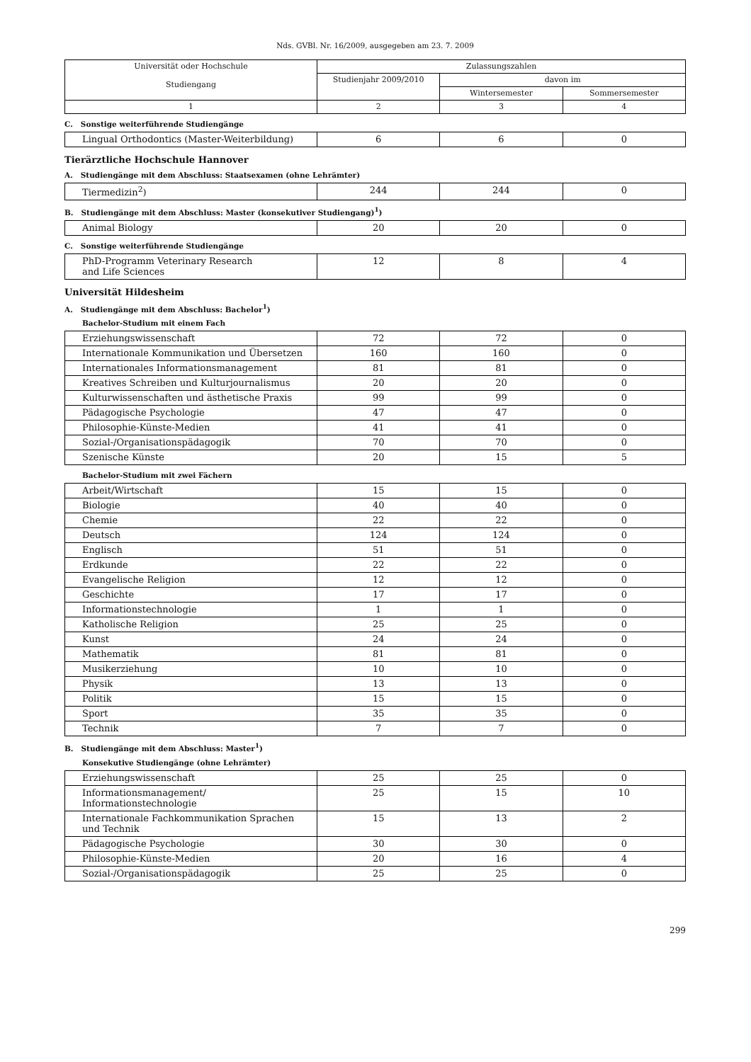Nds. GVBl. Nr. 16/2009, ausgegeben am 23. 7. 2009
| Universität oder Hochschule Studiengang | Zulassungszahlen | | |
| --- | --- | --- | --- |
| | Studienjahr 2009/2010 | davon im | |
| | | Wintersemester | Sommersemester |
| 1 | 2 | 3 | 4 |
C. Sonstige weiterführende Studiengänge
| Lingual Orthodontics (Master-Weiterbildung) | 6 | 6 | 0 |
Tierärztliche Hochschule Hannover
A. Studiengänge mit dem Abschluss: Staatsexamen (ohne Lehrämter)
| Tiermedizin<sup>2</sup>) | 244 | 244 | 0 |
B. Studiengänge mit dem Abschluss: Master (konsekutiver Studiengang)<sup>1</sup>)
| Animal Biology | 20 | 20 | 0 |
C. Sonstige weiterführende Studiengänge
| PhD-Programm Veterinary Research and Life Sciences | 12 | 8 | 4 |
Universität Hildesheim
A. Studiengänge mit dem Abschluss: Bachelor<sup>1</sup>)
Bachelor-Studium mit einem Fach
| Erziehungswissenschaft | 72 | 72 | 0 |
| Internationale Kommunikation und Übersetzen | 160 | 160 | 0 |
| Internationales Informationsmanagement | 81 | 81 | 0 |
| Kreatives Schreiben und Kulturjournalismus | 20 | 20 | 0 |
| Kulturwissenschaften und ästhetische Praxis | 99 | 99 | 0 |
| Pädagogische Psychologie | 47 | 47 | 0 |
| Philosophie-Künste-Medien | 41 | 41 | 0 |
| Sozial-/Organisationspädagogik | 70 | 70 | 0 |
| Szenische Künste | 20 | 15 | 5 |
Bachelor-Studium mit zwei Fächern
| Arbeit/Wirtschaft | 15 | 15 | 0 |
| Biologie | 40 | 40 | 0 |
| Chemie | 22 | 22 | 0 |
| Deutsch | 124 | 124 | 0 |
| Englisch | 51 | 51 | 0 |
| Erdkunde | 22 | 22 | 0 |
| Evangelische Religion | 12 | 12 | 0 |
| Geschichte | 17 | 17 | 0 |
| Informationstechnologie | 1 | 1 | 0 |
| Katholische Religion | 25 | 25 | 0 |
| Kunst | 24 | 24 | 0 |
| Mathematik | 81 | 81 | 0 |
| Musikerziehung | 10 | 10 | 0 |
| Physik | 13 | 13 | 0 |
| Politik | 15 | 15 | 0 |
| Sport | 35 | 35 | 0 |
| Technik | 7 | 7 | 0 |
B. Studiengänge mit dem Abschluss: Master<sup>1</sup>)
Konsekutive Studiengänge (ohne Lehrämter)
| Erziehungswissenschaft | 25 | 25 | 0 |
| Informationsmanagement/ Informationstechnologie | 25 | 15 | 10 |
| Internationale Fachkommunikation Sprachen und Technik | 15 | 13 | 2 |
| Pädagogische Psychologie | 30 | 30 | 0 |
| Philosophie-Künste-Medien | 20 | 16 | 4 |
| Sozial-/Organisationspädagogik | 25 | 25 | 0 |
299